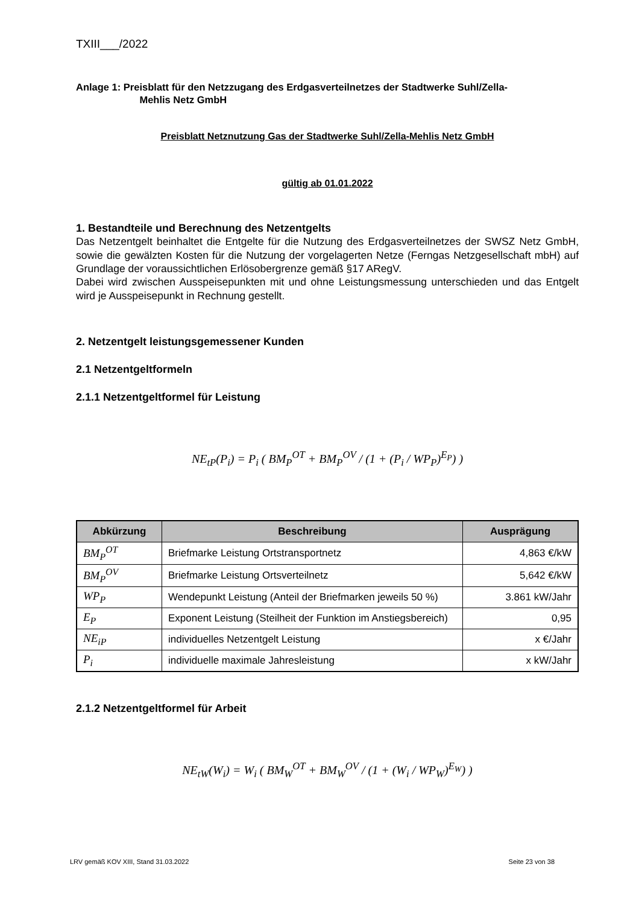TXIII___/2022
Anlage 1: Preisblatt für den Netzzugang des Erdgasverteilnetzes der Stadtwerke Suhl/Zella-
Mehlis Netz GmbH
Preisblatt Netznutzung Gas der Stadtwerke Suhl/Zella-Mehlis Netz GmbH
gültig ab 01.01.2022
1. Bestandteile und Berechnung des Netzentgelts
Das Netzentgelt beinhaltet die Entgelte für die Nutzung des Erdgasverteilnetzes der SWSZ Netz GmbH, sowie die gewälzten Kosten für die Nutzung der vorgelagerten Netze (Ferngas Netzgesellschaft mbH) auf Grundlage der voraussichtlichen Erlösobergrenze gemäß §17 ARegV.
Dabei wird zwischen Ausspeisepunkten mit und ohne Leistungsmessung unterschieden und das Entgelt wird je Ausspeisepunkt in Rechnung gestellt.
2. Netzentgelt leistungsgemessener Kunden
2.1 Netzentgeltformeln
2.1.1 Netzentgeltformel für Leistung
NE<sub>tP</sub>(P<sub>i</sub>) = P<sub>i</sub> ( BM<sub>P</sub><sup>OT</sup> + BM<sub>P</sub><sup>OV</sup> / (1 + (P<sub>i</sub> / WP<sub>P</sub>)<sup>E<sub>P</sub></sup>) )
| Abkürzung | Beschreibung | Ausprägung |
| --- | --- | --- |
| BM<sub>P</sub><sup>OT</sup> | Briefmarke Leistung Ortstransportnetz | 4,863 €/kW |
| BM<sub>P</sub><sup>OV</sup> | Briefmarke Leistung Ortsverteilnetz | 5,642 €/kW |
| WP<sub>P</sub> | Wendepunkt Leistung (Anteil der Briefmarken jeweils 50 %) | 3.861 kW/Jahr |
| E<sub>P</sub> | Exponent Leistung (Steilheit der Funktion im Anstiegsbereich) | 0,95 |
| NE<sub>iP</sub> | individuelles Netzentgelt Leistung | x €/Jahr |
| P<sub>i</sub> | individuelle maximale Jahresleistung | x kW/Jahr |
2.1.2 Netzentgeltformel für Arbeit
NE<sub>tW</sub>(W<sub>i</sub>) = W<sub>i</sub> ( BM<sub>W</sub><sup>OT</sup> + BM<sub>W</sub><sup>OV</sup> / (1 + (W<sub>i</sub> / WP<sub>W</sub>)<sup>E<sub>W</sub></sup>) )
LRV gemäß KOV XIII, Stand 31.03.2022 Seite 23 von 38